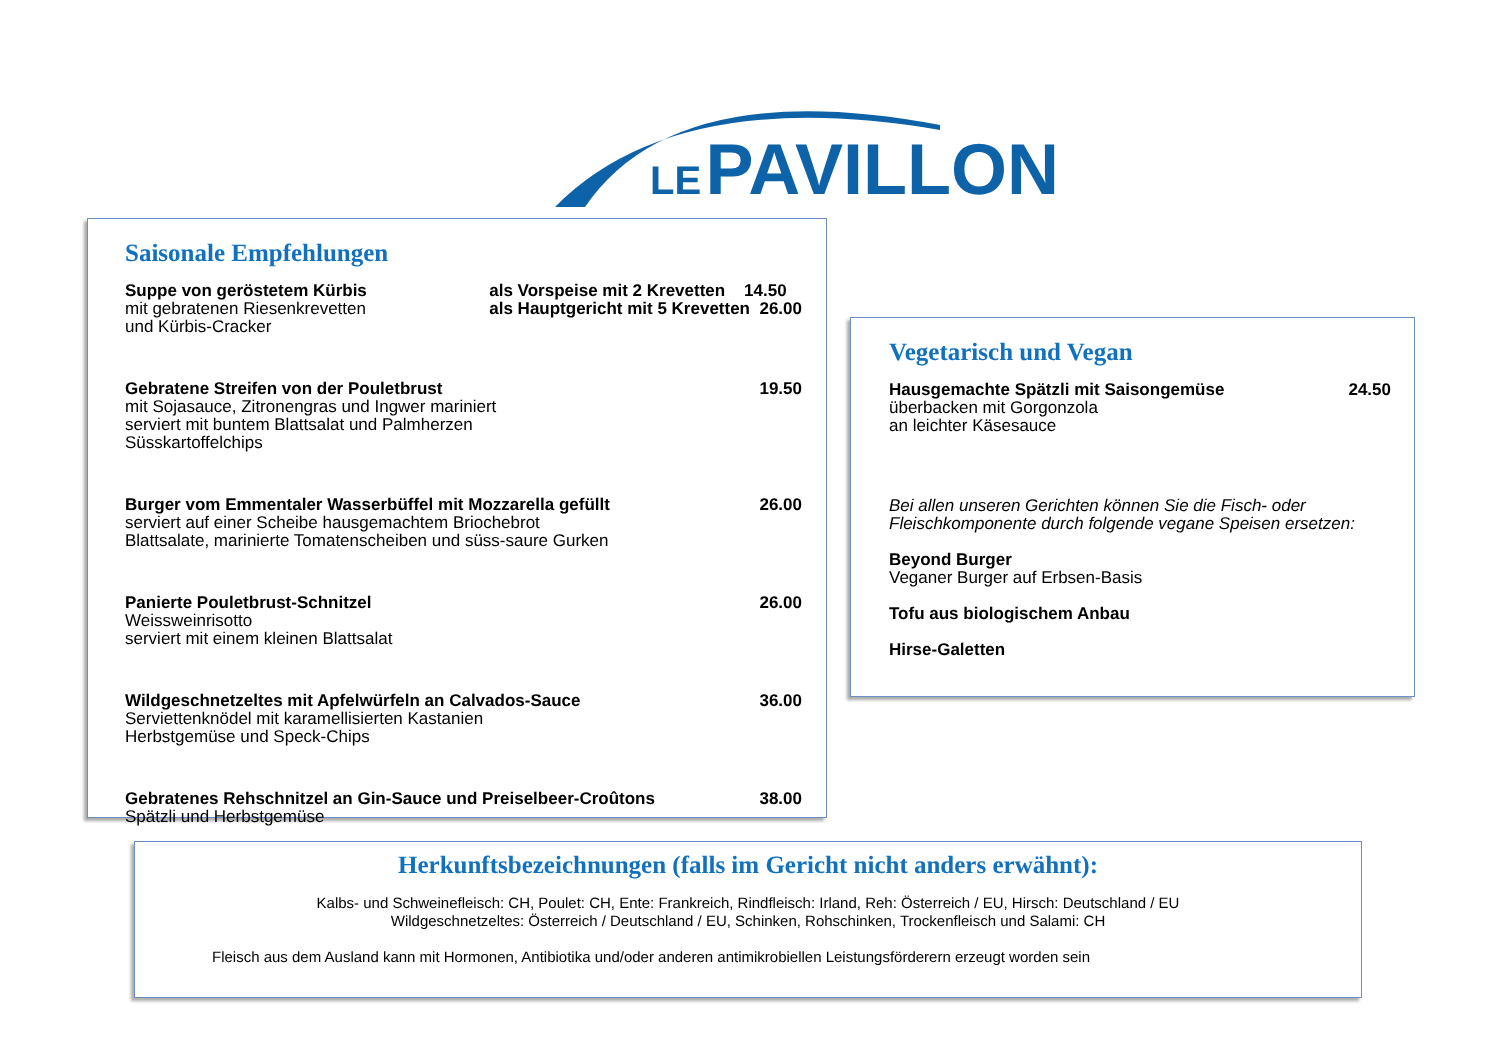LE PAVILLON
Saisonale Empfehlungen
Suppe von geröstetem Kürbis
mit gebratenen Riesenkrevetten
und Kürbis-Cracker
als Vorspeise mit 2 Krevetten 14.50
als Hauptgericht mit 5 Krevetten 26.00
Gebratene Streifen von der Pouletbrust
mit Sojasauce, Zitronengras und Ingwer mariniert
serviert mit buntem Blattsalat und Palmherzen
Süsskartoffelchips
19.50
Burger vom Emmentaler Wasserbüffel mit Mozzarella gefüllt
serviert auf einer Scheibe hausgemachtem Briochebrot
Blattsalate, marinierte Tomatenscheiben und süss-saure Gurken
26.00
Panierte Pouletbrust-Schnitzel
Weissweinrisotto
serviert mit einem kleinen Blattsalat
26.00
Wildgeschnetzeltes mit Apfelwürfeln an Calvados-Sauce
Serviettenknödel mit karamellisierten Kastanien
Herbstgemüse und Speck-Chips
36.00
Gebratenes Rehschnitzel an Gin-Sauce und Preiselbeer-Croûtons
Spätzli und Herbstgemüse
38.00
Vegetarisch und Vegan
Hausgemachte Spätzli mit Saisongemüse
überbacken mit Gorgonzola
an leichter Käsesauce
24.50
Bei allen unseren Gerichten können Sie die Fisch- oder
Fleischkomponente durch folgende vegane Speisen ersetzen:
Beyond Burger
Veganer Burger auf Erbsen-Basis
Tofu aus biologischem Anbau
Hirse-Galetten
Herkunftsbezeichnungen (falls im Gericht nicht anders erwähnt):
Kalbs- und Schweinefleisch: CH, Poulet: CH, Ente: Frankreich, Rindfleisch: Irland, Reh: Österreich / EU, Hirsch: Deutschland / EU
Wildgeschnetzeltes: Österreich / Deutschland / EU, Schinken, Rohschinken, Trockenfleisch und Salami: CH
Fleisch aus dem Ausland kann mit Hormonen, Antibiotika und/oder anderen antimikrobiellen Leistungsförderern erzeugt worden sein